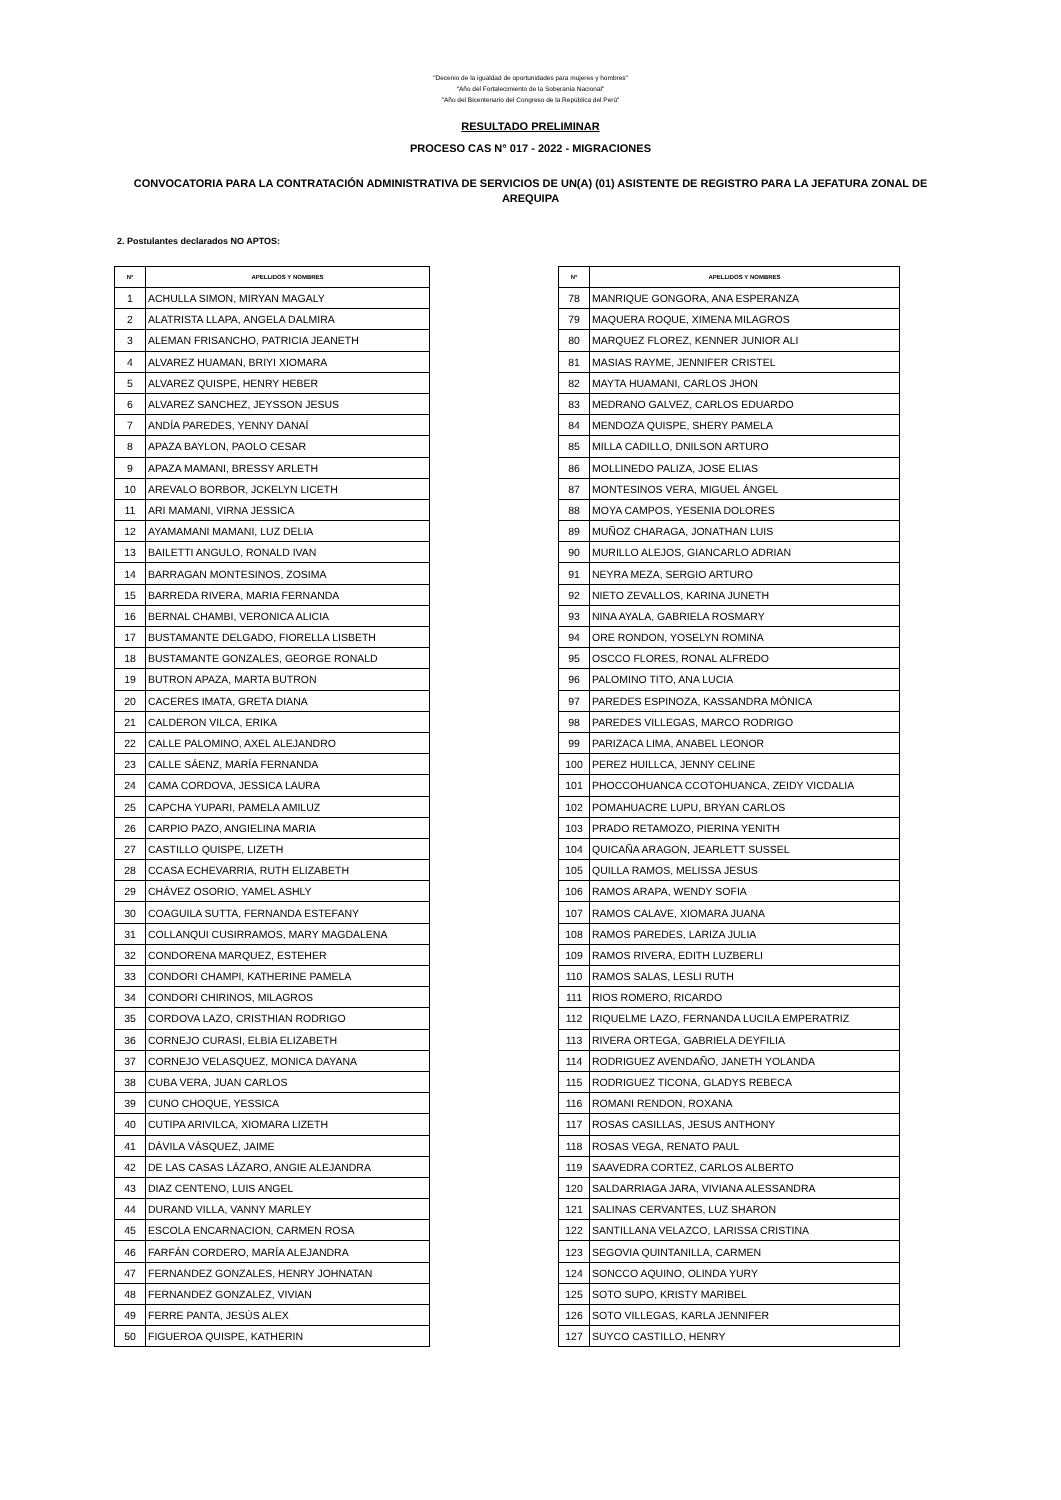"Decenio de la igualdad de oportunidades para mujeres y hombres"
"Año del Fortalecimiento de la Soberanía Nacional"
"Año del Bicentenario del Congreso de la República del Perú"
RESULTADO PRELIMINAR
PROCESO CAS N° 017 - 2022 - MIGRACIONES
CONVOCATORIA PARA LA CONTRATACIÓN ADMINISTRATIVA DE SERVICIOS DE UN(A) (01) ASISTENTE DE REGISTRO PARA LA JEFATURA ZONAL DE AREQUIPA
2. Postulantes declarados NO APTOS:
| N° | APELLIDOS Y NOMBRES |
| --- | --- |
| 1 | ACHULLA SIMON, MIRYAN MAGALY |
| 2 | ALATRISTA LLAPA, ANGELA DALMIRA |
| 3 | ALEMAN FRISANCHO, PATRICIA JEANETH |
| 4 | ALVAREZ HUAMAN, BRIYI XIOMARA |
| 5 | ALVAREZ QUISPE, HENRY HEBER |
| 6 | ALVAREZ SANCHEZ, JEYSSON JESUS |
| 7 | ANDÍA PAREDES, YENNY DANAÍ |
| 8 | APAZA BAYLON, PAOLO CESAR |
| 9 | APAZA MAMANI, BRESSY ARLETH |
| 10 | AREVALO BORBOR, JCKELYN LICETH |
| 11 | ARI MAMANI, VIRNA JESSICA |
| 12 | AYAMAMANI MAMANI, LUZ DELIA |
| 13 | BAILETTI ANGULO, RONALD IVAN |
| 14 | BARRAGAN MONTESINOS, ZOSIMA |
| 15 | BARREDA RIVERA, MARIA FERNANDA |
| 16 | BERNAL CHAMBI, VERONICA ALICIA |
| 17 | BUSTAMANTE DELGADO, FIORELLA LISBETH |
| 18 | BUSTAMANTE GONZALES, GEORGE RONALD |
| 19 | BUTRON APAZA, MARTA BUTRON |
| 20 | CACERES IMATA, GRETA DIANA |
| 21 | CALDERON VILCA, ERIKA |
| 22 | CALLE PALOMINO, AXEL ALEJANDRO |
| 23 | CALLE SÁENZ, MARÍA FERNANDA |
| 24 | CAMA CORDOVA, JESSICA LAURA |
| 25 | CAPCHA YUPARI, PAMELA AMILUZ |
| 26 | CARPIO PAZO, ANGIELINA MARIA |
| 27 | CASTILLO QUISPE, LIZETH |
| 28 | CCASA ECHEVARRIA, RUTH ELIZABETH |
| 29 | CHÁVEZ OSORIO, YAMEL ASHLY |
| 30 | COAGUILA SUTTA, FERNANDA ESTEFANY |
| 31 | COLLANQUI CUSIRRAMOS, MARY MAGDALENA |
| 32 | CONDORENA MARQUEZ, ESTEHER |
| 33 | CONDORI CHAMPI, KATHERINE PAMELA |
| 34 | CONDORI CHIRINOS, MILAGROS |
| 35 | CORDOVA LAZO, CRISTHIAN RODRIGO |
| 36 | CORNEJO CURASI, ELBIA ELIZABETH |
| 37 | CORNEJO VELASQUEZ, MONICA DAYANA |
| 38 | CUBA VERA, JUAN CARLOS |
| 39 | CUNO CHOQUE, YESSICA |
| 40 | CUTIPA ARIVILCA, XIOMARA LIZETH |
| 41 | DÁVILA VÁSQUEZ, JAIME |
| 42 | DE LAS CASAS LÁZARO, ANGIE ALEJANDRA |
| 43 | DIAZ CENTENO, LUIS ANGEL |
| 44 | DURAND VILLA, VANNY MARLEY |
| 45 | ESCOLA ENCARNACION, CARMEN ROSA |
| 46 | FARFÁN CORDERO, MARÍA ALEJANDRA |
| 47 | FERNANDEZ GONZALES, HENRY JOHNATAN |
| 48 | FERNANDEZ GONZALEZ, VIVIAN |
| 49 | FERRE PANTA, JESÚS ALEX |
| 50 | FIGUEROA QUISPE, KATHERIN |
| N° | APELLIDOS Y NOMBRES |
| --- | --- |
| 78 | MANRIQUE GONGORA, ANA ESPERANZA |
| 79 | MAQUERA ROQUE, XIMENA MILAGROS |
| 80 | MARQUEZ FLOREZ, KENNER JUNIOR ALI |
| 81 | MASIAS RAYME, JENNIFER CRISTEL |
| 82 | MAYTA HUAMANI, CARLOS JHON |
| 83 | MEDRANO GALVEZ, CARLOS EDUARDO |
| 84 | MENDOZA QUISPE, SHERY PAMELA |
| 85 | MILLA CADILLO, DNILSON ARTURO |
| 86 | MOLLINEDO PALIZA, JOSE ELIAS |
| 87 | MONTESINOS VERA, MIGUEL ÁNGEL |
| 88 | MOYA CAMPOS, YESENIA DOLORES |
| 89 | MUÑOZ CHARAGA, JONATHAN LUIS |
| 90 | MURILLO ALEJOS, GIANCARLO ADRIAN |
| 91 | NEYRA MEZA, SERGIO ARTURO |
| 92 | NIETO ZEVALLOS, KARINA JUNETH |
| 93 | NINA AYALA, GABRIELA ROSMARY |
| 94 | ORE RONDON, YOSELYN ROMINA |
| 95 | OSCCO FLORES, RONAL ALFREDO |
| 96 | PALOMINO TITO, ANA LUCIA |
| 97 | PAREDES ESPINOZA, KASSANDRA MÓNICA |
| 98 | PAREDES VILLEGAS, MARCO RODRIGO |
| 99 | PARIZACA LIMA, ANABEL LEONOR |
| 100 | PEREZ HUILLCA, JENNY CELINE |
| 101 | PHOCCOHUANCA CCOTOHUANCA, ZEIDY VICDALIA |
| 102 | POMAHUACRE LUPU, BRYAN CARLOS |
| 103 | PRADO RETAMOZO, PIERINA YENITH |
| 104 | QUICAÑA ARAGON, JEARLETT SUSSEL |
| 105 | QUILLA RAMOS, MELISSA JESUS |
| 106 | RAMOS ARAPA, WENDY SOFIA |
| 107 | RAMOS CALAVE, XIOMARA JUANA |
| 108 | RAMOS PAREDES, LARIZA JULIA |
| 109 | RAMOS RIVERA, EDITH LUZBERLI |
| 110 | RAMOS SALAS, LESLI RUTH |
| 111 | RIOS ROMERO, RICARDO |
| 112 | RIQUELME LAZO, FERNANDA LUCILA EMPERATRIZ |
| 113 | RIVERA ORTEGA, GABRIELA DEYFILIA |
| 114 | RODRIGUEZ AVENDAÑO, JANETH YOLANDA |
| 115 | RODRIGUEZ TICONA, GLADYS REBECA |
| 116 | ROMANI RENDON, ROXANA |
| 117 | ROSAS CASILLAS, JESUS ANTHONY |
| 118 | ROSAS VEGA, RENATO PAUL |
| 119 | SAAVEDRA CORTEZ, CARLOS ALBERTO |
| 120 | SALDARRIAGA JARA, VIVIANA ALESSANDRA |
| 121 | SALINAS CERVANTES, LUZ SHARON |
| 122 | SANTILLANA VELAZCO, LARISSA CRISTINA |
| 123 | SEGOVIA QUINTANILLA, CARMEN |
| 124 | SONCCO AQUINO, OLINDA YURY |
| 125 | SOTO SUPO, KRISTY MARIBEL |
| 126 | SOTO VILLEGAS, KARLA JENNIFER |
| 127 | SUYCO CASTILLO, HENRY |